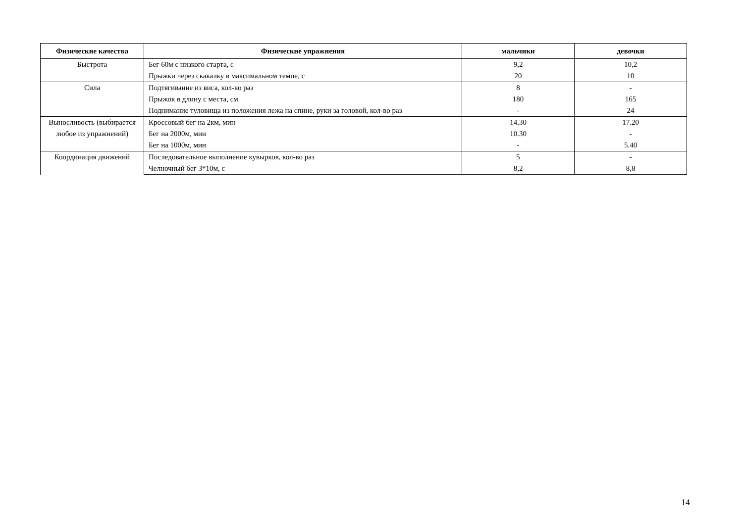| Физические качества | Физические упражнения | мальчики | девочки |
| --- | --- | --- | --- |
| Быстрота | Бег 60м с низкого старта, с | 9,2 | 10,2 |
| | Прыжки через скакалку в максимальном темпе, с | 20 | 10 |
| Сила | Подтягивание из виса, кол-во раз | 8 | - |
| | Прыжок в длину с места, см | 180 | 165 |
| | Поднимание туловища из положения лежа на спине, руки за головой, кол-во раз | - | 24 |
| Выносливость (выбирается любое из упражнений) | Кроссовый бег на 2км, мин | 14.30 | 17.20 |
| | Бег на 2000м, мин | 10.30 | - |
| | Бег на 1000м, мин | - | 5.40 |
| Координация движений | Последовательное выполнение кувырков, кол-во раз | 5 | - |
| | Челночный бег 3*10м, с | 8,2 | 8,8 |
14